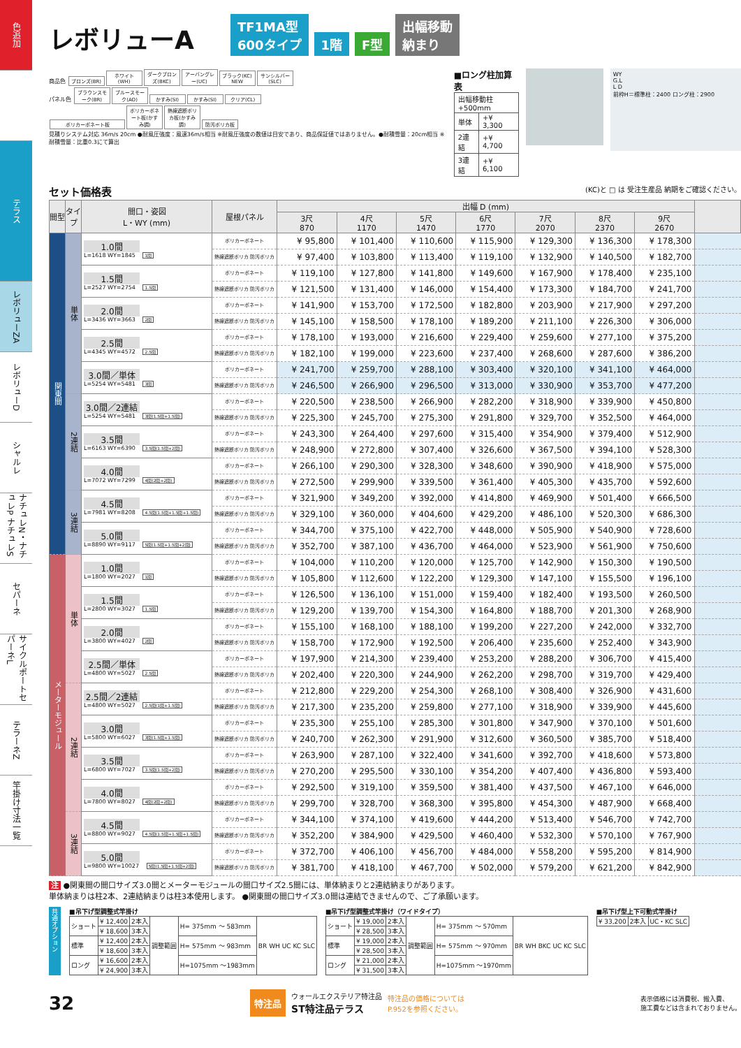色追加
テラス
レボリューZA
レボリューD
シャルレ
ナチュレN・ナチュレP ナチュレS
セパーネ
サイクルポートセパーネL
テラーネZ
竿掛け寸法一覧
レボリューA
TF1MA型
600タイプ
1階
F型
出幅移動
納まり
商品色 ブロンズ(BR) ホワイト(WH) ダークブロンズ(BKC) アーバングレー(UC) ブラック(KC) NEW サンシルバー(SLC)
パネル色 ブラウンスモーク(BR) ブルースモーク(AO) かすみ(SI) かすみ(SI) クリア(CL)
ポリカーボネート板 ポリカーボネート板(かすみ調) 熱線遮断ポリカ板(かすみ調) 防汚ポリカ板
見積りシステム対応 36m/s 20cm ●耐風圧強度：風速36m/s相当 ※耐風圧強度の数値は目安であり、商品保証値ではありません。●耐積雪量：20cm相当 ※耐積雪量：比重0.3にて算出
■ロング柱加算表
| 出幅移動柱+500mm | |
| 単体 | +¥ 3,300 |
| 2連結 | +¥ 4,700 |
| 3連結 | +¥ 6,100 |
WY
G.L
L D
前枠H＝標準柱：2400 ロング柱：2900
セット価格表 (KC)と □ は 受注生産品 納期をご確認ください。
| 間型 | タイプ | 間口・姿図 L・WY (mm) | 屋根パネル | 出幅 D (mm) | | | | | | | |
| --- | --- | --- | --- | --- | --- | --- | --- | --- | --- | --- | --- |
| | | | | 3尺 870 | 4尺 1170 | 5尺 1470 | 6尺 1770 | 7尺 2070 | 8尺 2370 | 9尺 2670 | |
| 関東間 | 単体 | 1.0間 L=1618 WY=1845 1間 | ポリカーボネート | ¥ 95,800 | ¥ 101,400 | ¥ 110,600 | ¥ 115,900 | ¥ 129,300 | ¥ 136,300 | ¥ 178,300 | |
| | | | 熱線遮断ポリカ 防汚ポリカ | ¥ 97,400 | ¥ 103,800 | ¥ 113,400 | ¥ 119,100 | ¥ 132,900 | ¥ 140,500 | ¥ 182,700 | |
| | | 1.5間 L=2527 WY=2754 1.5間 | ポリカーボネート | ¥ 119,100 | ¥ 127,800 | ¥ 141,800 | ¥ 149,600 | ¥ 167,900 | ¥ 178,400 | ¥ 235,100 | |
| | | | 熱線遮断ポリカ 防汚ポリカ | ¥ 121,500 | ¥ 131,400 | ¥ 146,000 | ¥ 154,400 | ¥ 173,300 | ¥ 184,700 | ¥ 241,700 | |
| | | 2.0間 L=3436 WY=3663 2間 | ポリカーボネート | ¥ 141,900 | ¥ 153,700 | ¥ 172,500 | ¥ 182,800 | ¥ 203,900 | ¥ 217,900 | ¥ 297,200 | |
| | | | 熱線遮断ポリカ 防汚ポリカ | ¥ 145,100 | ¥ 158,500 | ¥ 178,100 | ¥ 189,200 | ¥ 211,100 | ¥ 226,300 | ¥ 306,000 | |
| | | 2.5間 L=4345 WY=4572 2.5間 | ポリカーボネート | ¥ 178,100 | ¥ 193,000 | ¥ 216,600 | ¥ 229,400 | ¥ 259,600 | ¥ 277,100 | ¥ 375,200 | |
| | | | 熱線遮断ポリカ 防汚ポリカ | ¥ 182,100 | ¥ 199,000 | ¥ 223,600 | ¥ 237,400 | ¥ 268,600 | ¥ 287,600 | ¥ 386,200 | |
| | | 3.0間／単体 L=5254 WY=5481 3間 | ポリカーボネート | ¥ 241,700 | ¥ 259,700 | ¥ 288,100 | ¥ 303,400 | ¥ 320,100 | ¥ 341,100 | ¥ 464,000 | |
| | | | 熱線遮断ポリカ 防汚ポリカ | ¥ 246,500 | ¥ 266,900 | ¥ 296,500 | ¥ 313,000 | ¥ 330,900 | ¥ 353,700 | ¥ 477,200 | |
| | 2連結 | 3.0間／2連結 L=5254 WY=5481 3間(1.5間+1.5間) | ポリカーボネート | ¥ 220,500 | ¥ 238,500 | ¥ 266,900 | ¥ 282,200 | ¥ 318,900 | ¥ 339,900 | ¥ 450,800 | |
| | | | 熱線遮断ポリカ 防汚ポリカ | ¥ 225,300 | ¥ 245,700 | ¥ 275,300 | ¥ 291,800 | ¥ 329,700 | ¥ 352,500 | ¥ 464,000 | |
| | | 3.5間 L=6163 WY=6390 3.5間(1.5間+2間) | ポリカーボネート | ¥ 243,300 | ¥ 264,400 | ¥ 297,600 | ¥ 315,400 | ¥ 354,900 | ¥ 379,400 | ¥ 512,900 | |
| | | | 熱線遮断ポリカ 防汚ポリカ | ¥ 248,900 | ¥ 272,800 | ¥ 307,400 | ¥ 326,600 | ¥ 367,500 | ¥ 394,100 | ¥ 528,300 | |
| | | 4.0間 L=7072 WY=7299 4間(2間+2間) | ポリカーボネート | ¥ 266,100 | ¥ 290,300 | ¥ 328,300 | ¥ 348,600 | ¥ 390,900 | ¥ 418,900 | ¥ 575,000 | |
| | | | 熱線遮断ポリカ 防汚ポリカ | ¥ 272,500 | ¥ 299,900 | ¥ 339,500 | ¥ 361,400 | ¥ 405,300 | ¥ 435,700 | ¥ 592,600 | |
| | 3連結 | 4.5間 L=7981 WY=8208 4.5間(1.5間+1.5間+1.5間) | ポリカーボネート | ¥ 321,900 | ¥ 349,200 | ¥ 392,000 | ¥ 414,800 | ¥ 469,900 | ¥ 501,400 | ¥ 666,500 | |
| | | | 熱線遮断ポリカ 防汚ポリカ | ¥ 329,100 | ¥ 360,000 | ¥ 404,600 | ¥ 429,200 | ¥ 486,100 | ¥ 520,300 | ¥ 686,300 | |
| | | 5.0間 L=8890 WY=9117 5間(1.5間+1.5間+2間) | ポリカーボネート | ¥ 344,700 | ¥ 375,100 | ¥ 422,700 | ¥ 448,000 | ¥ 505,900 | ¥ 540,900 | ¥ 728,600 | |
| | | | 熱線遮断ポリカ 防汚ポリカ | ¥ 352,700 | ¥ 387,100 | ¥ 436,700 | ¥ 464,000 | ¥ 523,900 | ¥ 561,900 | ¥ 750,600 | |
| メーターモジュール | 単体 | 1.0間 L=1800 WY=2027 1間 | ポリカーボネート | ¥ 104,000 | ¥ 110,200 | ¥ 120,000 | ¥ 125,700 | ¥ 142,900 | ¥ 150,300 | ¥ 190,500 | |
| | | | 熱線遮断ポリカ 防汚ポリカ | ¥ 105,800 | ¥ 112,600 | ¥ 122,200 | ¥ 129,300 | ¥ 147,100 | ¥ 155,500 | ¥ 196,100 | |
| | | 1.5間 L=2800 WY=3027 1.5間 | ポリカーボネート | ¥ 126,500 | ¥ 136,100 | ¥ 151,000 | ¥ 159,400 | ¥ 182,400 | ¥ 193,500 | ¥ 260,500 | |
| | | | 熱線遮断ポリカ 防汚ポリカ | ¥ 129,200 | ¥ 139,700 | ¥ 154,300 | ¥ 164,800 | ¥ 188,700 | ¥ 201,300 | ¥ 268,900 | |
| | | 2.0間 L=3800 WY=4027 2間 | ポリカーボネート | ¥ 155,100 | ¥ 168,100 | ¥ 188,100 | ¥ 199,200 | ¥ 227,200 | ¥ 242,000 | ¥ 332,700 | |
| | | | 熱線遮断ポリカ 防汚ポリカ | ¥ 158,700 | ¥ 172,900 | ¥ 192,500 | ¥ 206,400 | ¥ 235,600 | ¥ 252,400 | ¥ 343,900 | |
| | | 2.5間／単体 L=4800 WY=5027 2.5間 | ポリカーボネート | ¥ 197,900 | ¥ 214,300 | ¥ 239,400 | ¥ 253,200 | ¥ 288,200 | ¥ 306,700 | ¥ 415,400 | |
| | | | 熱線遮断ポリカ 防汚ポリカ | ¥ 202,400 | ¥ 220,300 | ¥ 244,900 | ¥ 262,200 | ¥ 298,700 | ¥ 319,700 | ¥ 429,400 | |
| | 2連結 | 2.5間／2連結 L=4800 WY=5027 2.5間(1間+1.5間) | ポリカーボネート | ¥ 212,800 | ¥ 229,200 | ¥ 254,300 | ¥ 268,100 | ¥ 308,400 | ¥ 326,900 | ¥ 431,600 | |
| | | | 熱線遮断ポリカ 防汚ポリカ | ¥ 217,300 | ¥ 235,200 | ¥ 259,800 | ¥ 277,100 | ¥ 318,900 | ¥ 339,900 | ¥ 445,600 | |
| | | 3.0間 L=5800 WY=6027 3間(1.5間+1.5間) | ポリカーボネート | ¥ 235,300 | ¥ 255,100 | ¥ 285,300 | ¥ 301,800 | ¥ 347,900 | ¥ 370,100 | ¥ 501,600 | |
| | | | 熱線遮断ポリカ 防汚ポリカ | ¥ 240,700 | ¥ 262,300 | ¥ 291,900 | ¥ 312,600 | ¥ 360,500 | ¥ 385,700 | ¥ 518,400 | |
| | | 3.5間 L=6800 WY=7027 3.5間(1.5間+2間) | ポリカーボネート | ¥ 263,900 | ¥ 287,100 | ¥ 322,400 | ¥ 341,600 | ¥ 392,700 | ¥ 418,600 | ¥ 573,800 | |
| | | | 熱線遮断ポリカ 防汚ポリカ | ¥ 270,200 | ¥ 295,500 | ¥ 330,100 | ¥ 354,200 | ¥ 407,400 | ¥ 436,800 | ¥ 593,400 | |
| | | 4.0間 L=7800 WY=8027 4間(2間+2間) | ポリカーボネート | ¥ 292,500 | ¥ 319,100 | ¥ 359,500 | ¥ 381,400 | ¥ 437,500 | ¥ 467,100 | ¥ 646,000 | |
| | | | 熱線遮断ポリカ 防汚ポリカ | ¥ 299,700 | ¥ 328,700 | ¥ 368,300 | ¥ 395,800 | ¥ 454,300 | ¥ 487,900 | ¥ 668,400 | |
| | 3連結 | 4.5間 L=8800 WY=9027 4.5間(1.5間+1.5間+1.5間) | ポリカーボネート | ¥ 344,100 | ¥ 374,100 | ¥ 419,600 | ¥ 444,200 | ¥ 513,400 | ¥ 546,700 | ¥ 742,700 | |
| | | | 熱線遮断ポリカ 防汚ポリカ | ¥ 352,200 | ¥ 384,900 | ¥ 429,500 | ¥ 460,400 | ¥ 532,300 | ¥ 570,100 | ¥ 767,900 | |
| | | 5.0間 L=9800 WY=10027 5間(1.5間+1.5間+2間) | ポリカーボネート | ¥ 372,700 | ¥ 406,100 | ¥ 456,700 | ¥ 484,000 | ¥ 558,200 | ¥ 595,200 | ¥ 814,900 | |
| | | | 熱線遮断ポリカ 防汚ポリカ | ¥ 381,700 | ¥ 418,100 | ¥ 467,700 | ¥ 502,000 | ¥ 579,200 | ¥ 621,200 | ¥ 842,900 | |
注 ●関東間の間口サイズ3.0間とメーターモジュールの間口サイズ2.5間には、単体納まりと2連結納まりがあります。
単体納まりは柱2本、2連結納まりは柱3本使用します。 ●関東間の間口サイズ3.0間は連結できませんので、ご了承願います。
共通オプション
■吊下げ型調整式竿掛け
| ショート | ¥ 12,400 | 2本入 | 調整範囲 | H= 375mm ～ 583mm | BR WH UC KC SLC |
| | ¥ 18,600 | 3本入 | | | |
| 標準 | ¥ 12,400 | 2本入 | | H= 575mm ～ 983mm | |
| | ¥ 18,600 | 3本入 | | | |
| ロング | ¥ 16,600 | 2本入 | | H=1075mm ～1983mm | |
| | ¥ 24,900 | 3本入 | | | |
■吊下げ型調整式竿掛け（ワイドタイプ）
| ショート | ¥ 19,000 | 2本入 | 調整範囲 | H= 375mm ～ 570mm | BR WH BKC UC KC SLC |
| | ¥ 28,500 | 3本入 | | | |
| 標準 | ¥ 19,000 | 2本入 | | H= 575mm ～ 970mm | |
| | ¥ 28,500 | 3本入 | | | |
| ロング | ¥ 21,000 | 2本入 | | H=1075mm ～1970mm | |
| | ¥ 31,500 | 3本入 | | | |
■吊下げ型上下可動式竿掛け
| ¥ 33,200 | 2本入 | UC・KC SLC |
32
特注品 ウォールエクステリア特注品
ST特注品テラス 特注品の価格については
P.952を参照ください。
表示価格には消費税、搬入費、
施工費などは含まれておりません。